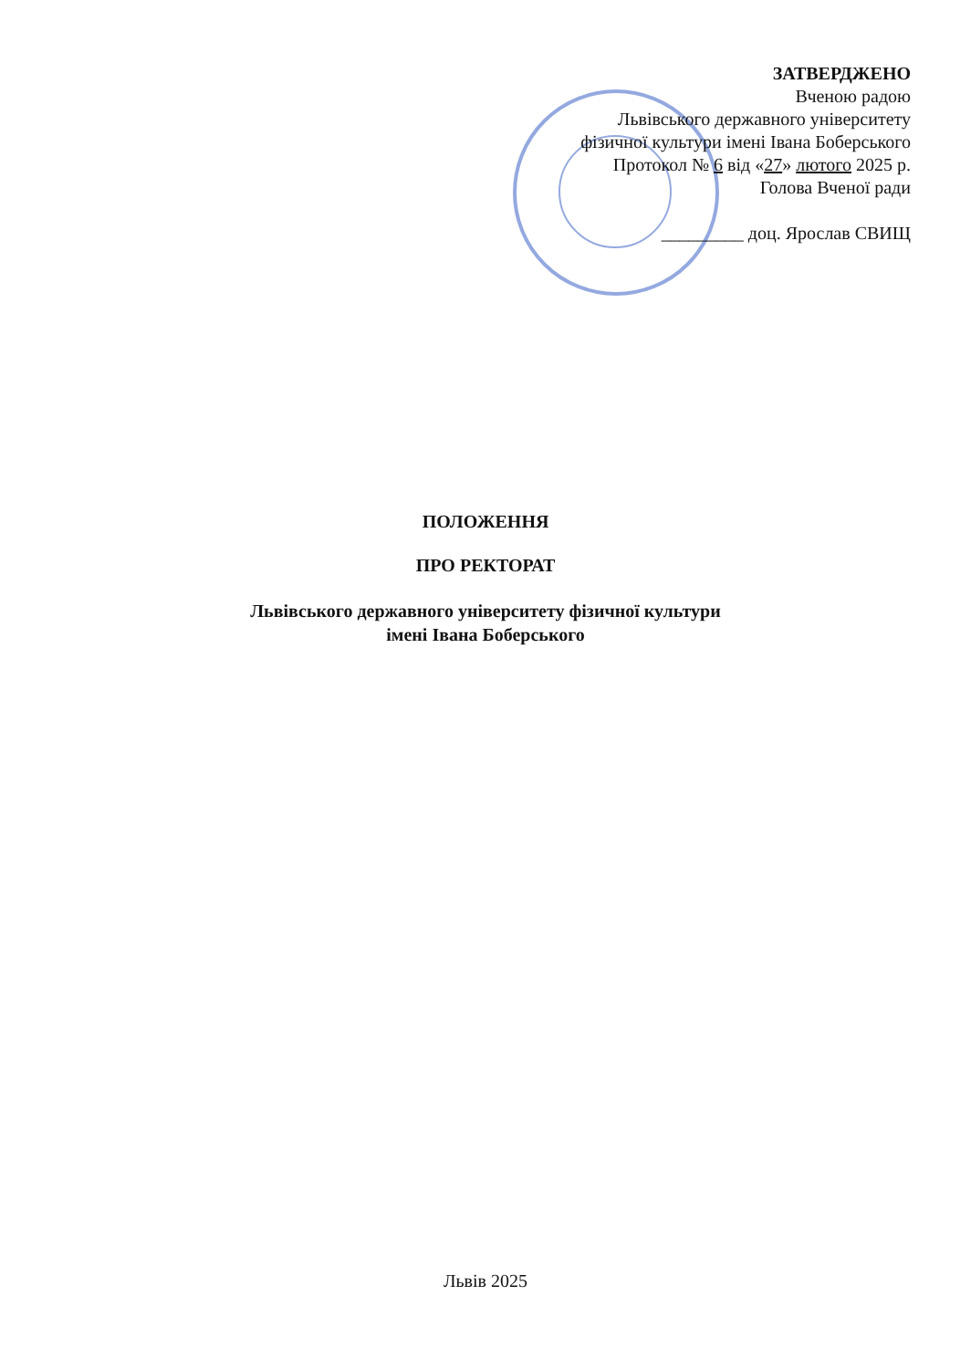ЗАТВЕРДЖЕНО
Вченою радою
Львівського державного університету
фізичної культури імені Івана Боберського
Протокол № 6 від «27» лютого 2025 р.
Голова Вченої ради
_________ доц. Ярослав СВИЩ
ПОЛОЖЕННЯ
ПРО РЕКТОРАТ
Львівського державного університету фізичної культури
імені Івана Боберського
Львів 2025